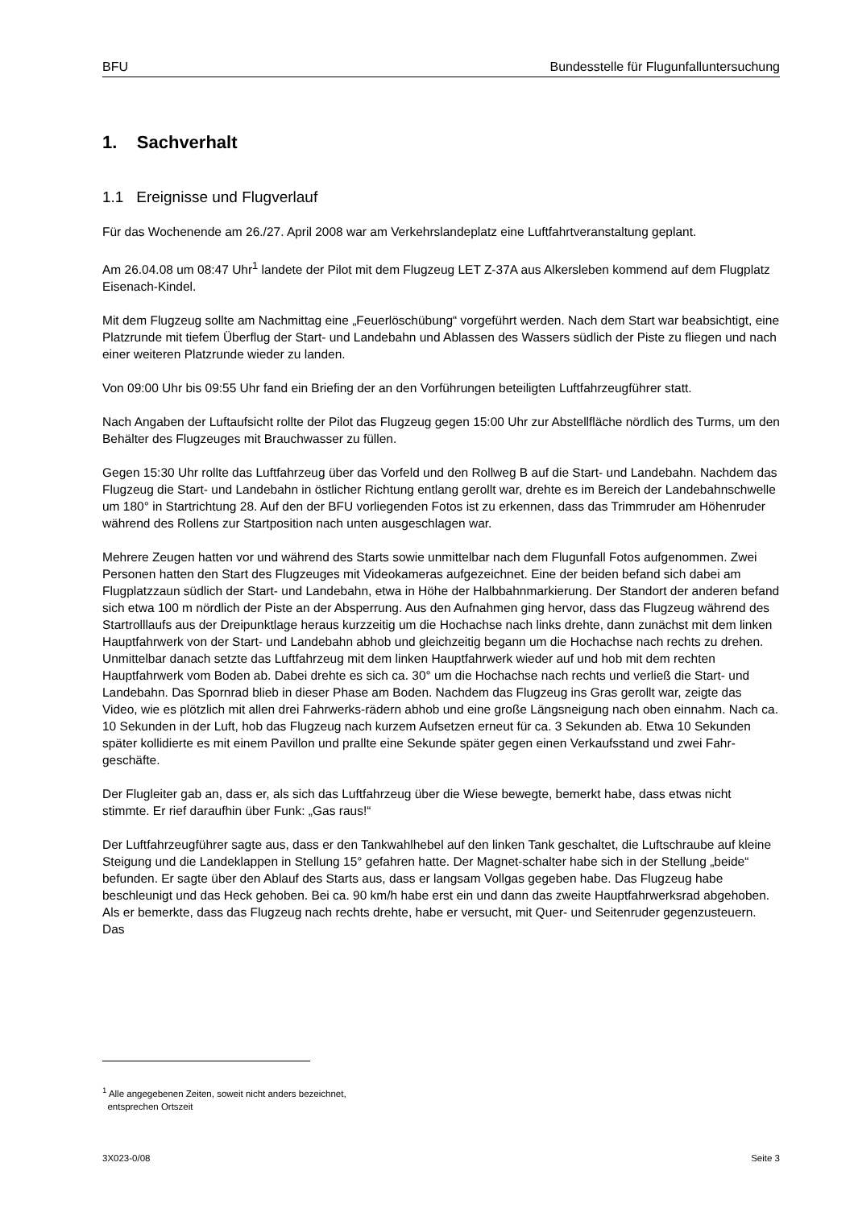BFU Bundesstelle für Flugunfalluntersuchung
1. Sachverhalt
1.1 Ereignisse und Flugverlauf
Für das Wochenende am 26./27. April 2008 war am Verkehrslandeplatz eine Luftfahrtveranstaltung geplant.
Am 26.04.08 um 08:47 Uhr<sup>1</sup> landete der Pilot mit dem Flugzeug LET Z-37A aus Alkersleben kommend auf dem Flugplatz Eisenach-Kindel.
Mit dem Flugzeug sollte am Nachmittag eine „Feuerlöschübung“ vorgeführt werden. Nach dem Start war beabsichtigt, eine Platzrunde mit tiefem Überflug der Start- und Landebahn und Ablassen des Wassers südlich der Piste zu fliegen und nach einer weiteren Platzrunde wieder zu landen.
Von 09:00 Uhr bis 09:55 Uhr fand ein Briefing der an den Vorführungen beteiligten Luftfahrzeugführer statt.
Nach Angaben der Luftaufsicht rollte der Pilot das Flugzeug gegen 15:00 Uhr zur Abstellfläche nördlich des Turms, um den Behälter des Flugzeuges mit Brauchwasser zu füllen.
Gegen 15:30 Uhr rollte das Luftfahrzeug über das Vorfeld und den Rollweg B auf die Start- und Landebahn. Nachdem das Flugzeug die Start- und Landebahn in östlicher Richtung entlang gerollt war, drehte es im Bereich der Landebahnschwelle um 180° in Startrichtung 28. Auf den der BFU vorliegenden Fotos ist zu erkennen, dass das Trimmruder am Höhenruder während des Rollens zur Startposition nach unten ausgeschlagen war.
Mehrere Zeugen hatten vor und während des Starts sowie unmittelbar nach dem Flugunfall Fotos aufgenommen. Zwei Personen hatten den Start des Flugzeuges mit Videokameras aufgezeichnet. Eine der beiden befand sich dabei am Flugplatzzaun südlich der Start- und Landebahn, etwa in Höhe der Halbbahnmarkierung. Der Standort der anderen befand sich etwa 100 m nördlich der Piste an der Absperrung. Aus den Aufnahmen ging hervor, dass das Flugzeug während des Startrolllaufs aus der Dreipunktlage heraus kurzzeitig um die Hochachse nach links drehte, dann zunächst mit dem linken Hauptfahrwerk von der Start- und Landebahn abhob und gleichzeitig begann um die Hochachse nach rechts zu drehen. Unmittelbar danach setzte das Luftfahrzeug mit dem linken Hauptfahrwerk wieder auf und hob mit dem rechten Hauptfahrwerk vom Boden ab. Dabei drehte es sich ca. 30° um die Hochachse nach rechts und verließ die Start- und Landebahn. Das Spornrad blieb in dieser Phase am Boden. Nachdem das Flugzeug ins Gras gerollt war, zeigte das Video, wie es plötzlich mit allen drei Fahrwerks-rädern abhob und eine große Längsneigung nach oben einnahm. Nach ca. 10 Sekunden in der Luft, hob das Flugzeug nach kurzem Aufsetzen erneut für ca. 3 Sekunden ab. Etwa 10 Sekunden später kollidierte es mit einem Pavillon und prallte eine Sekunde später gegen einen Verkaufsstand und zwei Fahr-geschäfte.
Der Flugleiter gab an, dass er, als sich das Luftfahrzeug über die Wiese bewegte, bemerkt habe, dass etwas nicht stimmte. Er rief daraufhin über Funk: „Gas raus!“
Der Luftfahrzeugführer sagte aus, dass er den Tankwahlhebel auf den linken Tank geschaltet, die Luftschraube auf kleine Steigung und die Landeklappen in Stellung 15° gefahren hatte. Der Magnet-schalter habe sich in der Stellung „beide“ befunden. Er sagte über den Ablauf des Starts aus, dass er langsam Vollgas gegeben habe. Das Flugzeug habe beschleunigt und das Heck gehoben. Bei ca. 90 km/h habe erst ein und dann das zweite Hauptfahrwerksrad abgehoben. Als er bemerkte, dass das Flugzeug nach rechts drehte, habe er versucht, mit Quer- und Seitenruder gegenzusteuern. Das
<sup>1</sup> Alle angegebenen Zeiten, soweit nicht anders bezeichnet,
entsprechen Ortszeit
3X023-0/08 Seite 3